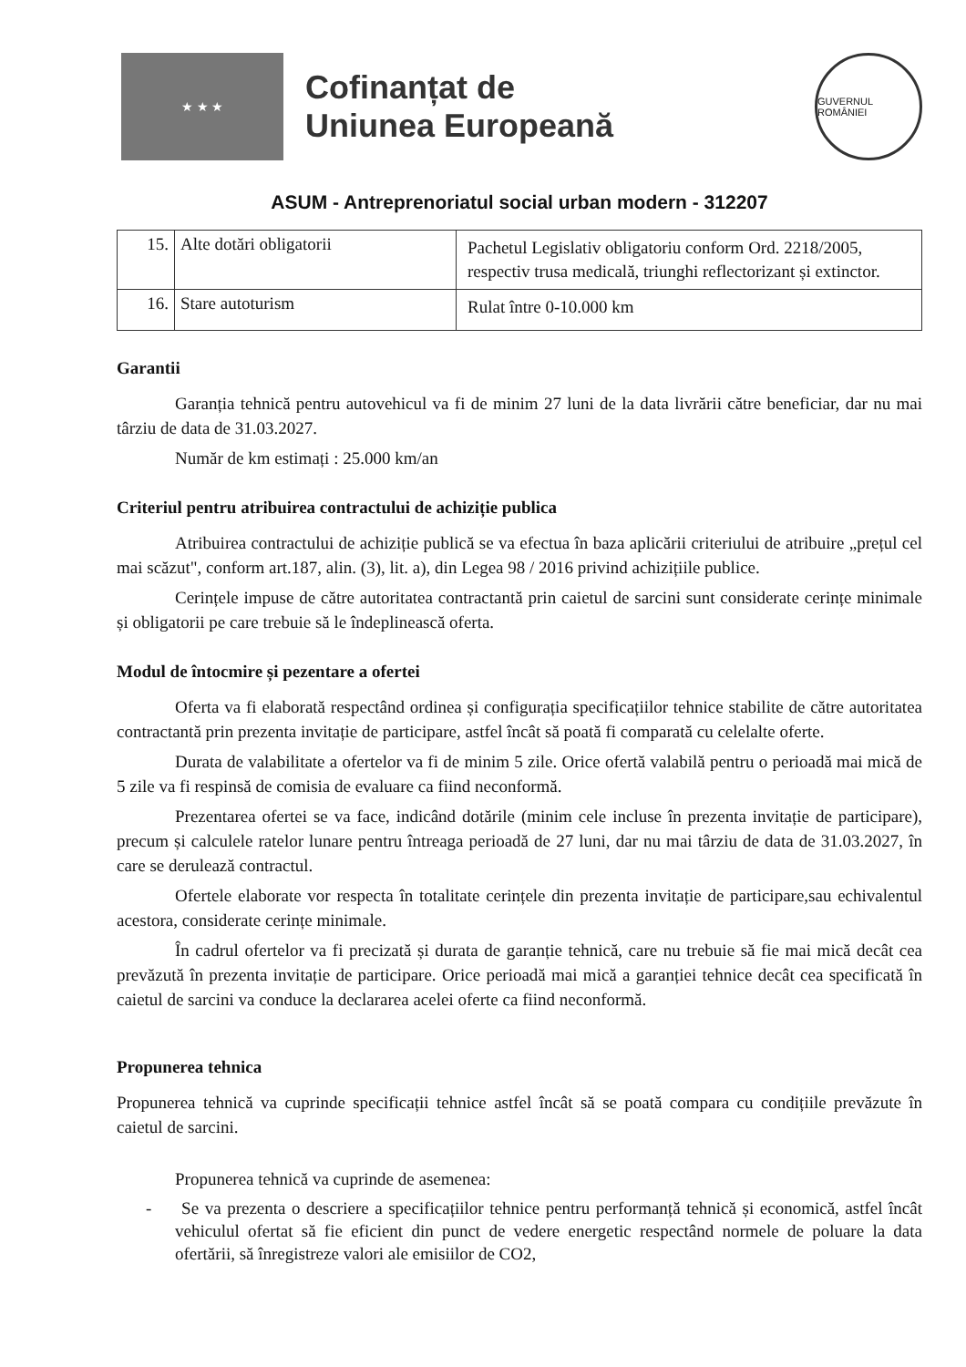★ ★ ★
Cofinanțat de
Uniunea Europeană
GUVERNUL ROMÂNIEI
ASUM - Antreprenoriatul social urban modern - 312207
| 15. | Alte dotări obligatorii | Pachetul Legislativ obligatoriu conform Ord. 2218/2005, respectiv trusa medicală, triunghi reflectorizant și extinctor. |
| 16. | Stare autoturism | Rulat între 0-10.000 km |
Garantii
Garanția tehnică pentru autovehicul va fi de minim 27 luni de la data livrării către beneficiar, dar nu mai târziu de data de 31.03.2027.
Număr de km estimați : 25.000 km/an
Criteriul pentru atribuirea contractului de achiziție publica
Atribuirea contractului de achiziție publică se va efectua în baza aplicării criteriului de atribuire „prețul cel mai scăzut", conform art.187, alin. (3), lit. a), din Legea 98 / 2016 privind achizițiile publice.
Cerințele impuse de către autoritatea contractantă prin caietul de sarcini sunt considerate cerințe minimale și obligatorii pe care trebuie să le îndeplinească oferta.
Modul de întocmire și pezentare a ofertei
Oferta va fi elaborată respectând ordinea și configurația specificațiilor tehnice stabilite de către autoritatea contractantă prin prezenta invitație de participare, astfel încât să poată fi comparată cu celelalte oferte.
Durata de valabilitate a ofertelor va fi de minim 5 zile. Orice ofertă valabilă pentru o perioadă mai mică de 5 zile va fi respinsă de comisia de evaluare ca fiind neconformă.
Prezentarea ofertei se va face, indicând dotările (minim cele incluse în prezenta invitație de participare), precum și calculele ratelor lunare pentru întreaga perioadă de 27 luni, dar nu mai târziu de data de 31.03.2027, în care se derulează contractul.
Ofertele elaborate vor respecta în totalitate cerințele din prezenta invitație de participare,sau echivalentul acestora, considerate cerințe minimale.
În cadrul ofertelor va fi precizată și durata de garanție tehnică, care nu trebuie să fie mai mică decât cea prevăzută în prezenta invitație de participare. Orice perioadă mai mică a garanției tehnice decât cea specificată în caietul de sarcini va conduce la declararea acelei oferte ca fiind neconformă.
Propunerea tehnica
Propunerea tehnică va cuprinde specificații tehnice astfel încât să se poată compara cu condițiile prevăzute în caietul de sarcini.
Propunerea tehnică va cuprinde de asemenea:
- Se va prezenta o descriere a specificațiilor tehnice pentru performanță tehnică și economică, astfel încât vehiculul ofertat să fie eficient din punct de vedere energetic respectând normele de poluare la data ofertării, să înregistreze valori ale emisiilor de CO2,